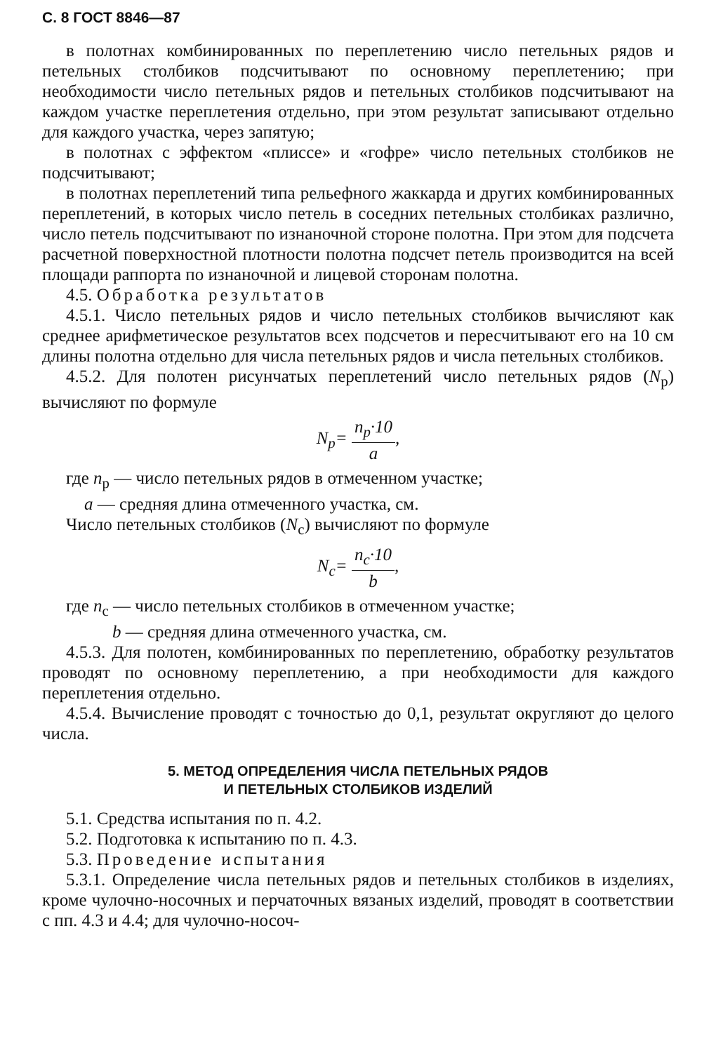С. 8 ГОСТ 8846—87
в полотнах комбинированных по переплетению число петельных рядов и петельных столбиков подсчитывают по основному переплетению; при необходимости число петельных рядов и петельных столбиков подсчитывают на каждом участке переплетения отдельно, при этом результат записывают отдельно для каждого участка, через запятую;
в полотнах с эффектом «плиссе» и «гофре» число петельных столбиков не подсчитывают;
в полотнах переплетений типа рельефного жаккарда и других комбинированных переплетений, в которых число петель в соседних петельных столбиках различно, число петель подсчитывают по изнаночной стороне полотна. При этом для подсчета расчетной поверхностной плотности полотна подсчет петель производится на всей площади раппорта по изнаночной и лицевой сторонам полотна.
4.5. Обработка результатов
4.5.1. Число петельных рядов и число петельных столбиков вычисляют как среднее арифметическое результатов всех подсчетов и пересчитывают его на 10 см длины полотна отдельно для числа петельных рядов и числа петельных столбиков.
4.5.2. Для полотен рисунчатых переплетений число петельных рядов (N<sub>р</sub>) вычисляют по формуле
N<sub>р</sub>= n<sub>р</sub>·10 a,
где n<sub>р</sub> — число петельных рядов в отмеченном участке;
a — средняя длина отмеченного участка, см.
Число петельных столбиков (N<sub>с</sub>) вычисляют по формуле
N<sub>с</sub>= n<sub>с</sub>·10 b,
где n<sub>с</sub> — число петельных столбиков в отмеченном участке;
b — средняя длина отмеченного участка, см.
4.5.3. Для полотен, комбинированных по переплетению, обработку результатов проводят по основному переплетению, а при необходимости для каждого переплетения отдельно.
4.5.4. Вычисление проводят с точностью до 0,1, результат округляют до целого числа.
5. МЕТОД ОПРЕДЕЛЕНИЯ ЧИСЛА ПЕТЕЛЬНЫХ РЯДОВ
И ПЕТЕЛЬНЫХ СТОЛБИКОВ ИЗДЕЛИЙ
5.1. Средства испытания по п. 4.2.
5.2. Подготовка к испытанию по п. 4.3.
5.3. Проведение испытания
5.3.1. Определение числа петельных рядов и петельных столбиков в изделиях, кроме чулочно-носочных и перчаточных вязаных изделий, проводят в соответствии с пп. 4.3 и 4.4; для чулочно-носоч-